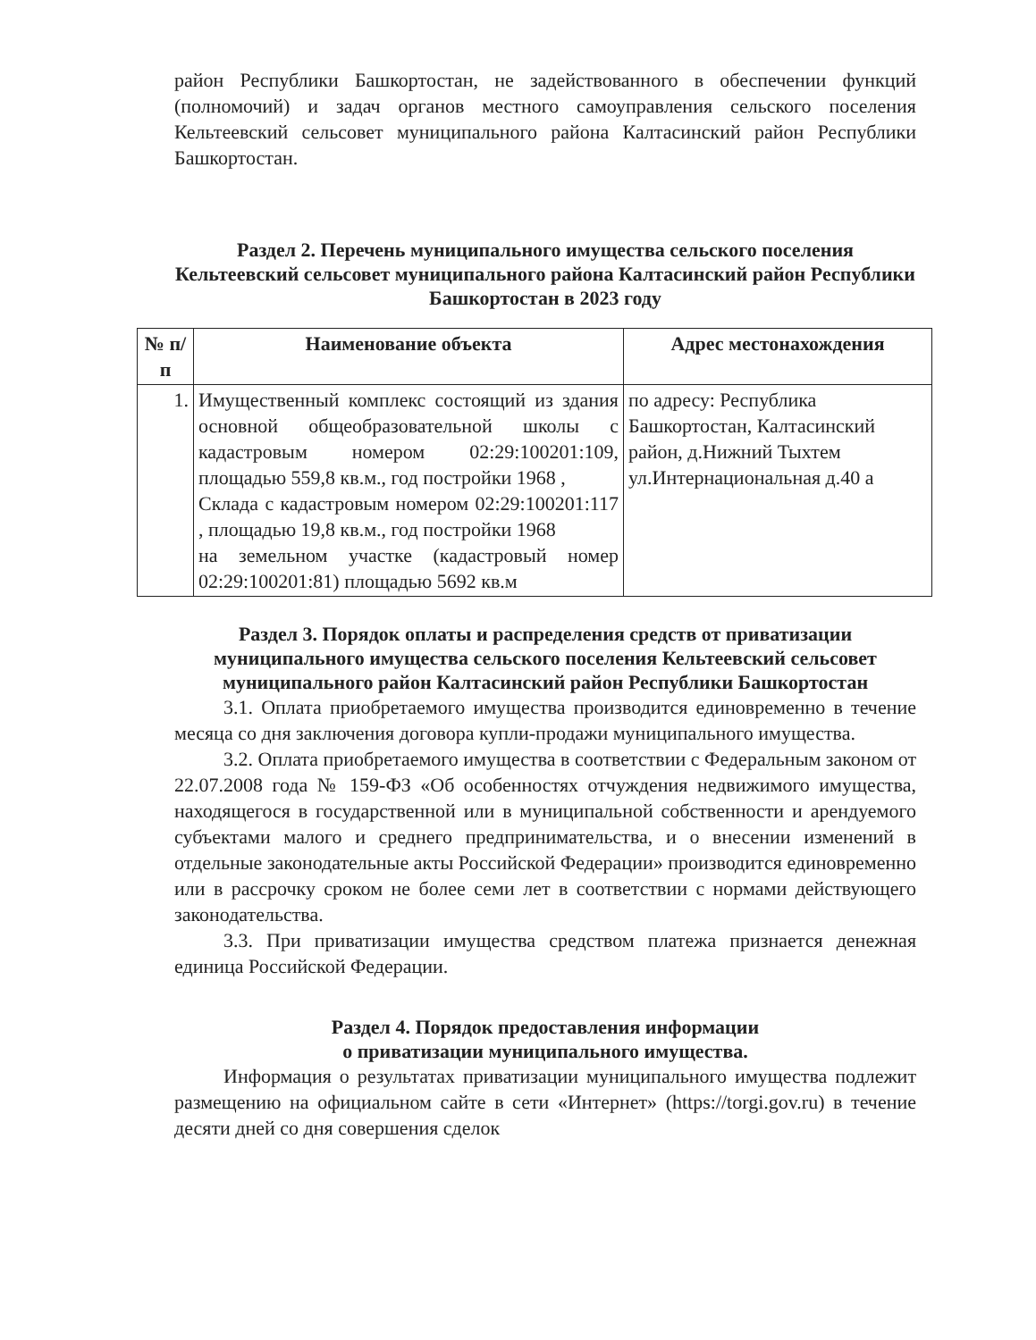район Республики Башкортостан, не задействованного в обеспечении функций (полномочий) и задач органов местного самоуправления сельского поселения Кельтеевский сельсовет муниципального района Калтасинский район Республики Башкортостан.
Раздел 2. Перечень муниципального имущества сельского поселения Кельтеевский сельсовет муниципального района Калтасинский район Республики Башкортостан в 2023 году
| № п/п | Наименование объекта | Адрес местонахождения |
| --- | --- | --- |
| 1. | Имущественный комплекс состоящий из здания основной общеобразовательной школы с кадастровым номером 02:29:100201:109, площадью 559,8 кв.м., год постройки 1968 , Склада с кадастровым номером 02:29:100201:117 , площадью 19,8 кв.м., год постройки 1968 на земельном участке (кадастровый номер 02:29:100201:81) площадью 5692 кв.м | по адресу: Республика Башкортостан, Калтасинский район, д.Нижний Тыхтем ул.Интернациональная д.40 а |
Раздел 3. Порядок оплаты и распределения средств от приватизации муниципального имущества сельского поселения Кельтеевский сельсовет муниципального район Калтасинский район Республики Башкортостан
3.1. Оплата приобретаемого имущества производится единовременно в течение месяца со дня заключения договора купли-продажи муниципального имущества.
3.2. Оплата приобретаемого имущества в соответствии с Федеральным законом от 22.07.2008 года № 159-ФЗ «Об особенностях отчуждения недвижимого имущества, находящегося в государственной или в муниципальной собственности и арендуемого субъектами малого и среднего предпринимательства, и о внесении изменений в отдельные законодательные акты Российской Федерации» производится единовременно или в рассрочку сроком не более семи лет в соответствии с нормами действующего законодательства.
3.3. При приватизации имущества средством платежа признается денежная единица Российской Федерации.
Раздел 4. Порядок предоставления информации
о приватизации муниципального имущества.
Информация о результатах приватизации муниципального имущества подлежит размещению на официальном сайте в сети «Интернет» (https://torgi.gov.ru) в течение десяти дней со дня совершения сделок